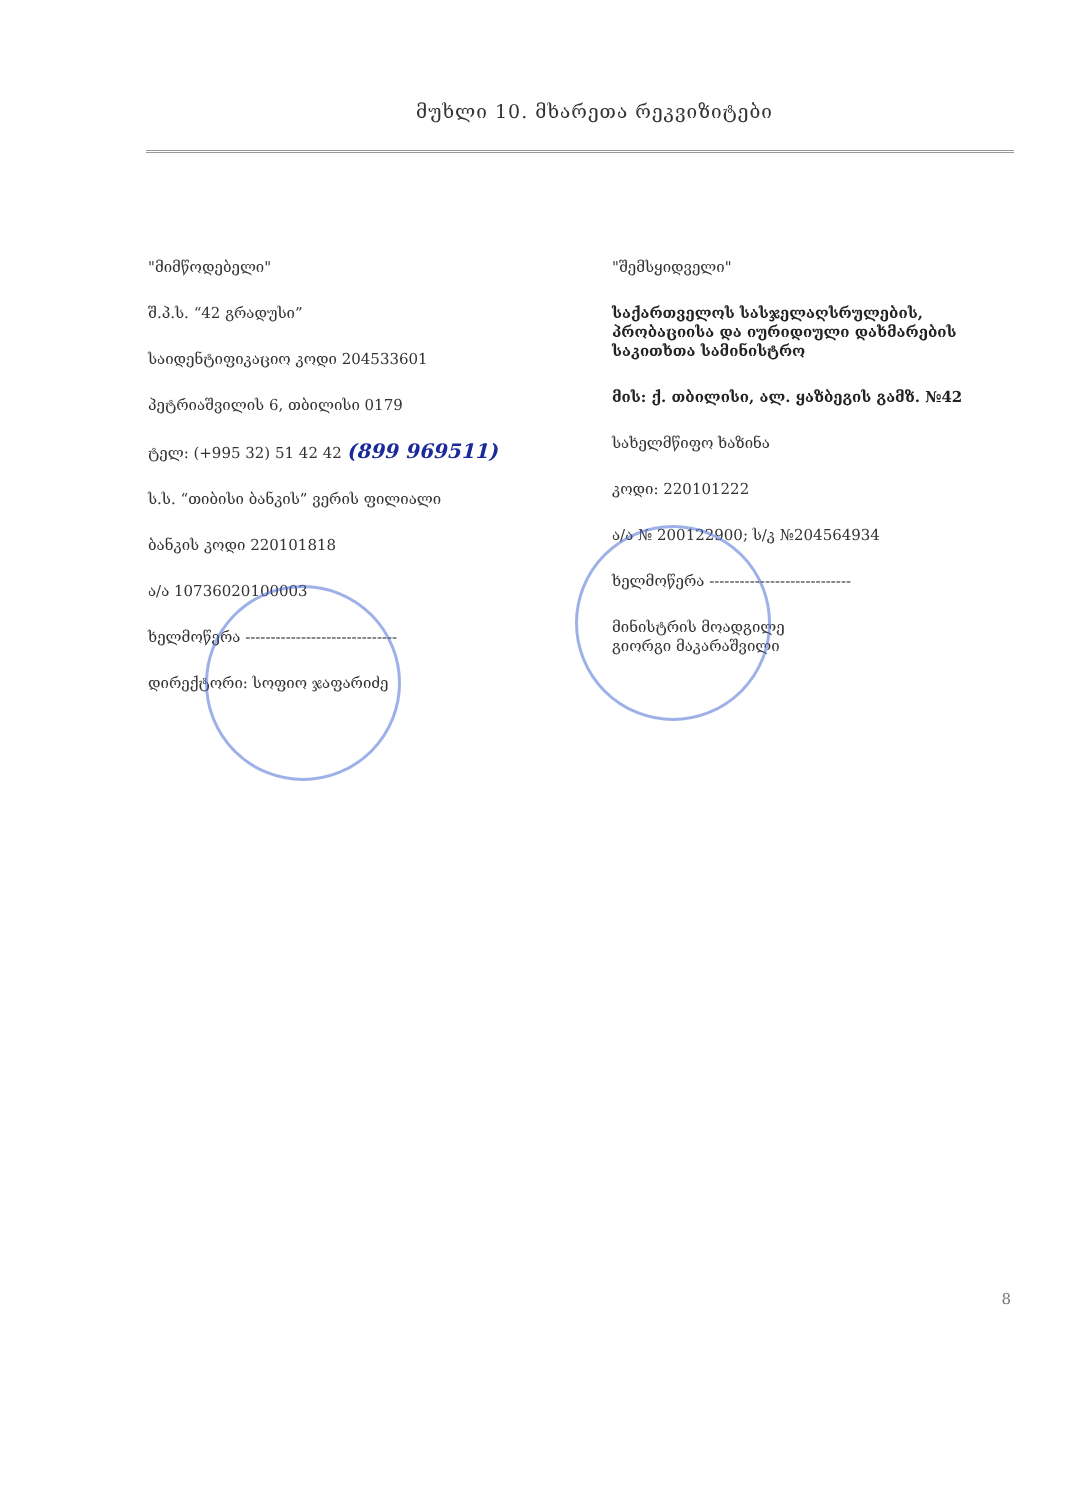მუხლი 10. მხარეთა რეკვიზიტები
"მიმწოდებელი"
შ.პ.ს. “42 გრადუსი”
საიდენტიფიკაციო კოდი 204533601
პეტრიაშვილის 6, თბილისი 0179
ტელ: (+995 32) 51 42 42 (899 969511)
ს.ს. “თიბისი ბანკის” ვერის ფილიალი
ბანკის კოდი 220101818
ა/ა 10736020100003
ხელმოწერა ------------------------------
დირექტორი: სოფიო ჯაფარიძე
"შემსყიდველი"
საქართველოს სასჯელაღსრულების, პრობაციისა და იურიდიული დახმარების საკითხთა სამინისტრო
მის: ქ. თბილისი, ალ. ყაზბეგის გამზ. №42
სახელმწიფო ხაზინა
კოდი: 220101222
ა/ა № 200122900; ს/კ №204564934
ხელმოწერა ----------------------------
მინისტრის მოადგილე
გიორგი მაკარაშვილი
8